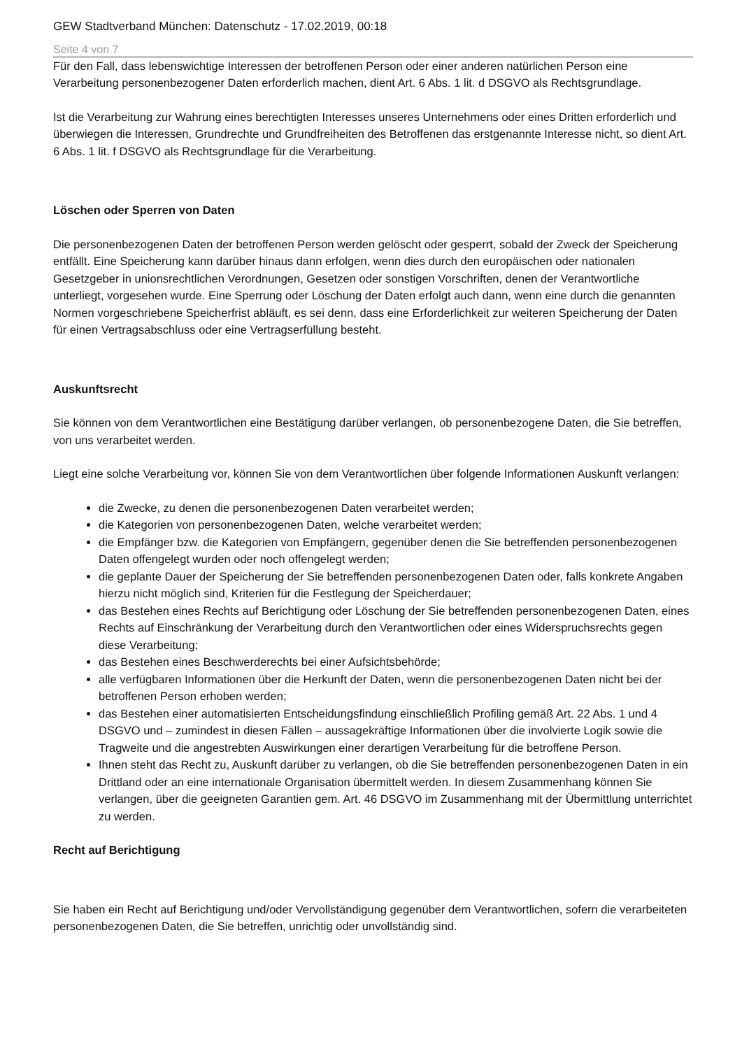GEW Stadtverband München: Datenschutz - 17.02.2019, 00:18
Seite 4 von 7
Für den Fall, dass lebenswichtige Interessen der betroffenen Person oder einer anderen natürlichen Person eine Verarbeitung personenbezogener Daten erforderlich machen, dient Art. 6 Abs. 1 lit. d DSGVO als Rechtsgrundlage.
Ist die Verarbeitung zur Wahrung eines berechtigten Interesses unseres Unternehmens oder eines Dritten erforderlich und überwiegen die Interessen, Grundrechte und Grundfreiheiten des Betroffenen das erstgenannte Interesse nicht, so dient Art. 6 Abs. 1 lit. f DSGVO als Rechtsgrundlage für die Verarbeitung.
Löschen oder Sperren von Daten
Die personenbezogenen Daten der betroffenen Person werden gelöscht oder gesperrt, sobald der Zweck der Speicherung entfällt. Eine Speicherung kann darüber hinaus dann erfolgen, wenn dies durch den europäischen oder nationalen Gesetzgeber in unionsrechtlichen Verordnungen, Gesetzen oder sonstigen Vorschriften, denen der Verantwortliche unterliegt, vorgesehen wurde. Eine Sperrung oder Löschung der Daten erfolgt auch dann, wenn eine durch die genannten Normen vorgeschriebene Speicherfrist abläuft, es sei denn, dass eine Erforderlichkeit zur weiteren Speicherung der Daten für einen Vertragsabschluss oder eine Vertragserfüllung besteht.
Auskunftsrecht
Sie können von dem Verantwortlichen eine Bestätigung darüber verlangen, ob personenbezogene Daten, die Sie betreffen, von uns verarbeitet werden.
Liegt eine solche Verarbeitung vor, können Sie von dem Verantwortlichen über folgende Informationen Auskunft verlangen:
die Zwecke, zu denen die personenbezogenen Daten verarbeitet werden;
die Kategorien von personenbezogenen Daten, welche verarbeitet werden;
die Empfänger bzw. die Kategorien von Empfängern, gegenüber denen die Sie betreffenden personenbezogenen Daten offengelegt wurden oder noch offengelegt werden;
die geplante Dauer der Speicherung der Sie betreffenden personenbezogenen Daten oder, falls konkrete Angaben hierzu nicht möglich sind, Kriterien für die Festlegung der Speicherdauer;
das Bestehen eines Rechts auf Berichtigung oder Löschung der Sie betreffenden personenbezogenen Daten, eines Rechts auf Einschränkung der Verarbeitung durch den Verantwortlichen oder eines Widerspruchsrechts gegen diese Verarbeitung;
das Bestehen eines Beschwerderechts bei einer Aufsichtsbehörde;
alle verfügbaren Informationen über die Herkunft der Daten, wenn die personenbezogenen Daten nicht bei der betroffenen Person erhoben werden;
das Bestehen einer automatisierten Entscheidungsfindung einschließlich Profiling gemäß Art. 22 Abs. 1 und 4 DSGVO und – zumindest in diesen Fällen – aussagekräftige Informationen über die involvierte Logik sowie die Tragweite und die angestrebten Auswirkungen einer derartigen Verarbeitung für die betroffene Person.
Ihnen steht das Recht zu, Auskunft darüber zu verlangen, ob die Sie betreffenden personenbezogenen Daten in ein Drittland oder an eine internationale Organisation übermittelt werden. In diesem Zusammenhang können Sie verlangen, über die geeigneten Garantien gem. Art. 46 DSGVO im Zusammenhang mit der Übermittlung unterrichtet zu werden.
Recht auf Berichtigung
Sie haben ein Recht auf Berichtigung und/oder Vervollständigung gegenüber dem Verantwortlichen, sofern die verarbeiteten personenbezogenen Daten, die Sie betreffen, unrichtig oder unvollständig sind.